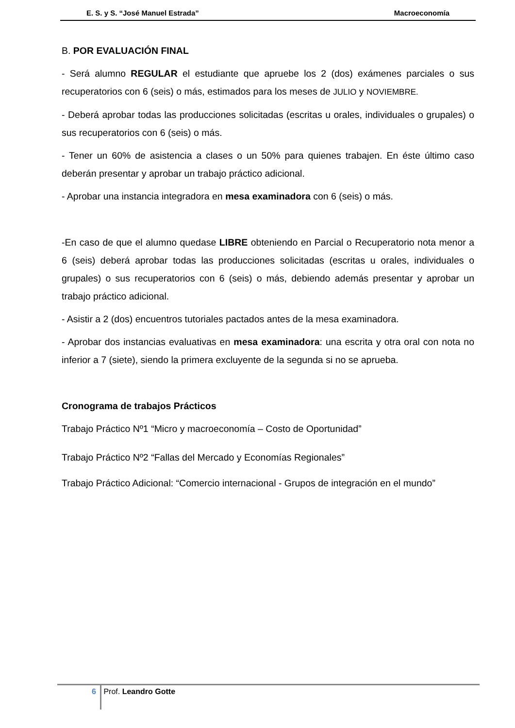E. S. y S. “José Manuel Estrada” Macroeconomía
B. POR EVALUACIÓN FINAL
- Será alumno REGULAR el estudiante que apruebe los 2 (dos) exámenes parciales o sus recuperatorios con 6 (seis) o más, estimados para los meses de JULIO y NOVIEMBRE.
- Deberá aprobar todas las producciones solicitadas (escritas u orales, individuales o grupales) o sus recuperatorios con 6 (seis) o más.
- Tener un 60% de asistencia a clases o un 50% para quienes trabajen. En éste último caso deberán presentar y aprobar un trabajo práctico adicional.
- Aprobar una instancia integradora en mesa examinadora con 6 (seis) o más.
-En caso de que el alumno quedase LIBRE obteniendo en Parcial o Recuperatorio nota menor a 6 (seis) deberá aprobar todas las producciones solicitadas (escritas u orales, individuales o grupales) o sus recuperatorios con 6 (seis) o más, debiendo además presentar y aprobar un trabajo práctico adicional.
- Asistir a 2 (dos) encuentros tutoriales pactados antes de la mesa examinadora.
- Aprobar dos instancias evaluativas en mesa examinadora: una escrita y otra oral con nota no inferior a 7 (siete), siendo la primera excluyente de la segunda si no se aprueba.
Cronograma de trabajos Prácticos
Trabajo Práctico Nº1 “Micro y macroeconomía – Costo de Oportunidad”
Trabajo Práctico Nº2 “Fallas del Mercado y Economías Regionales”
Trabajo Práctico Adicional: “Comercio internacional - Grupos de integración en el mundo”
6 Prof. Leandro Gotte